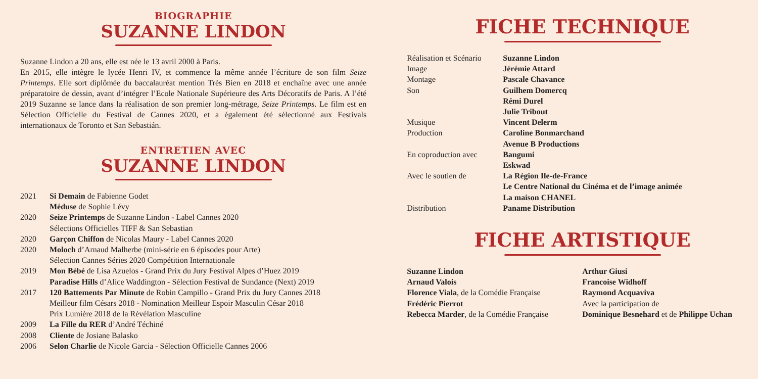BIOGRAPHIE
SUZANNE LINDON
Suzanne Lindon a 20 ans, elle est née le 13 avril 2000 à Paris.
En 2015, elle intègre le lycée Henri IV, et commence la même année l’écriture de son film Seize Printemps. Elle sort diplômée du baccalauréat mention Très Bien en 2018 et enchaîne avec une année préparatoire de dessin, avant d’intégrer l’Ecole Nationale Supérieure des Arts Décoratifs de Paris. A l’été 2019 Suzanne se lance dans la réalisation de son premier long-métrage, Seize Printemps. Le film est en Sélection Officielle du Festival de Cannes 2020, et a également été sélectionné aux Festivals internationaux de Toronto et San Sebastián.
ENTRETIEN AVEC
SUZANNE LINDON
| 2021 | Si Demain de Fabienne Godet |
| | Méduse de Sophie Lévy |
| 2020 | Seize Printemps de Suzanne Lindon - Label Cannes 2020 |
| | Sélections Officielles TIFF & San Sebastian |
| 2020 | Garçon Chiffon de Nicolas Maury - Label Cannes 2020 |
| 2020 | Moloch d’Arnaud Malherbe (mini-série en 6 épisodes pour Arte) |
| | Sélection Cannes Séries 2020 Compétition Internationale |
| 2019 | Mon Bébé de Lisa Azuelos - Grand Prix du Jury Festival Alpes d’Huez 2019 |
| | Paradise Hills d’Alice Waddington - Sélection Festival de Sundance (Next) 2019 |
| 2017 | 120 Battements Par Minute de Robin Campillo - Grand Prix du Jury Cannes 2018 |
| | Meilleur film Césars 2018 - Nomination Meilleur Espoir Masculin César 2018 |
| | Prix Lumière 2018 de la Révélation Masculine |
| 2009 | La Fille du RER d’André Téchiné |
| 2008 | Cliente de Josiane Balasko |
| 2006 | Selon Charlie de Nicole Garcia - Sélection Officielle Cannes 2006 |
FICHE TECHNIQUE
| Réalisation et Scénario | Suzanne Lindon |
| Image | Jérémie Attard |
| Montage | Pascale Chavance |
| Son | Guilhem Domercq |
| | Rémi Durel |
| | Julie Tribout |
| Musique | Vincent Delerm |
| Production | Caroline Bonmarchand |
| | Avenue B Productions |
| En coproduction avec | Bangumi |
| | Eskwad |
| Avec le soutien de | La Région Ile-de-France |
| | Le Centre National du Cinéma et de l’image animée |
| | La maison CHANEL |
| Distribution | Paname Distribution |
FICHE ARTISTIQUE
| Suzanne Lindon | Arthur Giusi |
| Arnaud Valois | Francoise Widhoff |
| Florence Viala , de la Comédie Française | Raymond Acquaviva |
| Frédéric Pierrot | Avec la participation de |
| Rebecca Marder , de la Comédie Française | Dominique Besnehard et de Philippe Uchan |